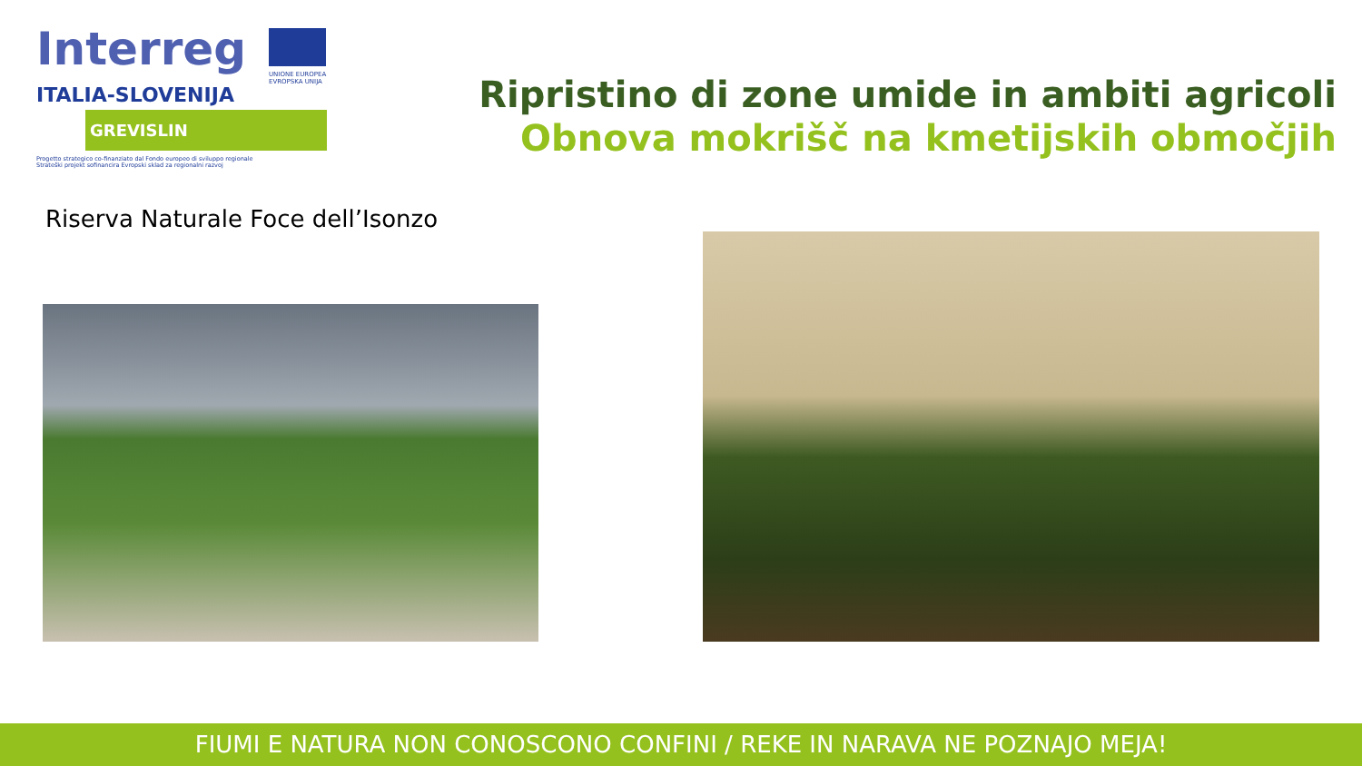Interreg
UNIONE EUROPEA
EVROPSKA UNIJA
ITALIA-SLOVENIJA
GREVISLIN
Progetto strategico co-finanziato dal Fondo europeo di sviluppo regionale
Strateški projekt sofinancira Evropski sklad za regionalni razvoj
Ripristino di zone umide in ambiti agricoli
Obnova mokrišč na kmetijskih območjih
Riserva Naturale Foce dell’Isonzo
FIUMI E NATURA NON CONOSCONO CONFINI / REKE IN NARAVA NE POZNAJO MEJA!